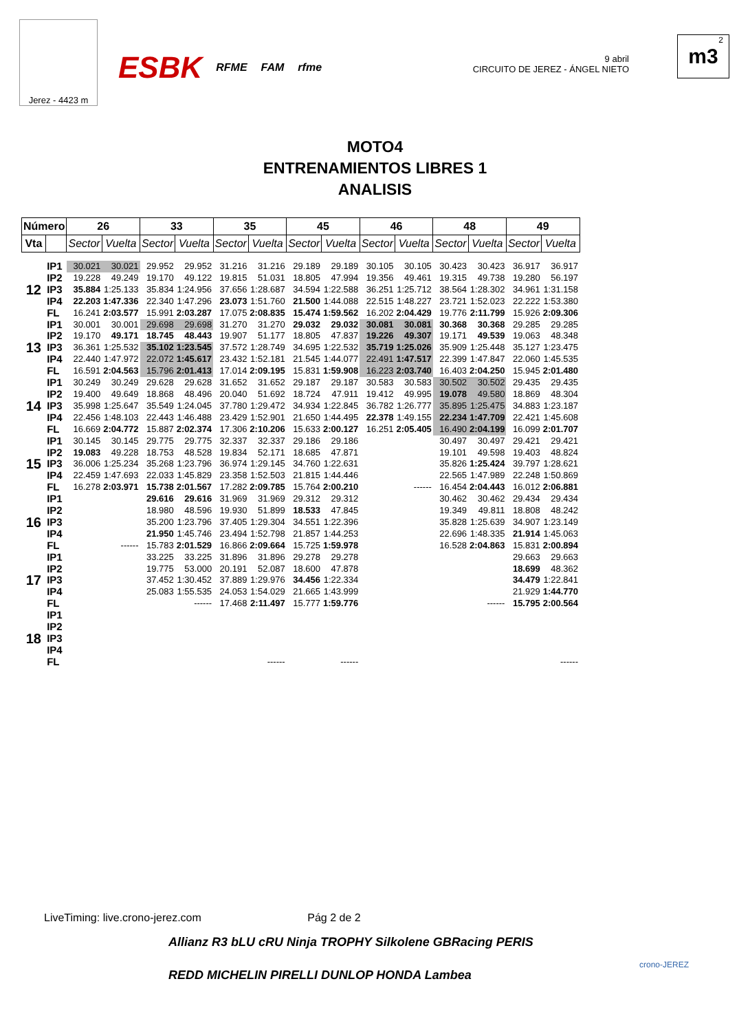Jerez - 4423 m
ESBK RFME FAM rfme
9 abril
CIRCUITO DE JEREZ - ÁNGEL NIETO
2
m3
MOTO4
ENTRENAMIENTOS LIBRES 1
ANALISIS
| Número | | 26 | | 33 | | 35 | | 45 | | 46 | | 48 | | 49 | |
| --- | --- | --- | --- | --- | --- | --- | --- | --- | --- | --- | --- | --- | --- | --- | --- |
| Vta | | Sector | Vuelta | Sector | Vuelta | Sector | Vuelta | Sector | Vuelta | Sector | Vuelta | Sector | Vuelta | Sector | Vuelta |
| 12 | IP1 | 30.021 | 30.021 | 29.952 | 29.952 | 31.216 | 31.216 | 29.189 | 29.189 | 30.105 | 30.105 | 30.423 | 30.423 | 36.917 | 36.917 |
| | IP2 | 19.228 | 49.249 | 19.170 | 49.122 | 19.815 | 51.031 | 18.805 | 47.994 | 19.356 | 49.461 | 19.315 | 49.738 | 19.280 | 56.197 |
| | IP3 | 35.884 | 1:25.133 | 35.834 | 1:24.956 | 37.656 | 1:28.687 | 34.594 | 1:22.588 | 36.251 | 1:25.712 | 38.564 | 1:28.302 | 34.961 | 1:31.158 |
| | IP4 | 22.203 | 1:47.336 | 22.340 | 1:47.296 | 23.073 | 1:51.760 | 21.500 | 1:44.088 | 22.515 | 1:48.227 | 23.721 | 1:52.023 | 22.222 | 1:53.380 |
| | FL | 16.241 | 2:03.577 | 15.991 | 2:03.287 | 17.075 | 2:08.835 | 15.474 | 1:59.562 | 16.202 | 2:04.429 | 19.776 | 2:11.799 | 15.926 | 2:09.306 |
| 13 | IP1 | 30.001 | 30.001 | 29.698 | 29.698 | 31.270 | 31.270 | 29.032 | 29.032 | 30.081 | 30.081 | 30.368 | 30.368 | 29.285 | 29.285 |
| | IP2 | 19.170 | 49.171 | 18.745 | 48.443 | 19.907 | 51.177 | 18.805 | 47.837 | 19.226 | 49.307 | 19.171 | 49.539 | 19.063 | 48.348 |
| | IP3 | 36.361 | 1:25.532 | 35.102 | 1:23.545 | 37.572 | 1:28.749 | 34.695 | 1:22.532 | 35.719 | 1:25.026 | 35.909 | 1:25.448 | 35.127 | 1:23.475 |
| | IP4 | 22.440 | 1:47.972 | 22.072 | 1:45.617 | 23.432 | 1:52.181 | 21.545 | 1:44.077 | 22.491 | 1:47.517 | 22.399 | 1:47.847 | 22.060 | 1:45.535 |
| | FL | 16.591 | 2:04.563 | 15.796 | 2:01.413 | 17.014 | 2:09.195 | 15.831 | 1:59.908 | 16.223 | 2:03.740 | 16.403 | 2:04.250 | 15.945 | 2:01.480 |
| 14 | IP1 | 30.249 | 30.249 | 29.628 | 29.628 | 31.652 | 31.652 | 29.187 | 29.187 | 30.583 | 30.583 | 30.502 | 30.502 | 29.435 | 29.435 |
| | IP2 | 19.400 | 49.649 | 18.868 | 48.496 | 20.040 | 51.692 | 18.724 | 47.911 | 19.412 | 49.995 | 19.078 | 49.580 | 18.869 | 48.304 |
| | IP3 | 35.998 | 1:25.647 | 35.549 | 1:24.045 | 37.780 | 1:29.472 | 34.934 | 1:22.845 | 36.782 | 1:26.777 | 35.895 | 1:25.475 | 34.883 | 1:23.187 |
| | IP4 | 22.456 | 1:48.103 | 22.443 | 1:46.488 | 23.429 | 1:52.901 | 21.650 | 1:44.495 | 22.378 | 1:49.155 | 22.234 | 1:47.709 | 22.421 | 1:45.608 |
| | FL | 16.669 | 2:04.772 | 15.887 | 2:02.374 | 17.306 | 2:10.206 | 15.633 | 2:00.127 | 16.251 | 2:05.405 | 16.490 | 2:04.199 | 16.099 | 2:01.707 |
| 15 | IP1 | 30.145 | 30.145 | 29.775 | 29.775 | 32.337 | 32.337 | 29.186 | 29.186 | | | 30.497 | 30.497 | 29.421 | 29.421 |
| | IP2 | 19.083 | 49.228 | 18.753 | 48.528 | 19.834 | 52.171 | 18.685 | 47.871 | | | 19.101 | 49.598 | 19.403 | 48.824 |
| | IP3 | 36.006 | 1:25.234 | 35.268 | 1:23.796 | 36.974 | 1:29.145 | 34.760 | 1:22.631 | | | 35.826 | 1:25.424 | 39.797 | 1:28.621 |
| | IP4 | 22.459 | 1:47.693 | 22.033 | 1:45.829 | 23.358 | 1:52.503 | 21.815 | 1:44.446 | | | 22.565 | 1:47.989 | 22.248 | 1:50.869 |
| | FL | 16.278 | 2:03.971 | 15.738 | 2:01.567 | 17.282 | 2:09.785 | 15.764 | 2:00.210 | | ------ | 16.454 | 2:04.443 | 16.012 | 2:06.881 |
| 16 | IP1 | | | 29.616 | 29.616 | 31.969 | 31.969 | 29.312 | 29.312 | | | 30.462 | 30.462 | 29.434 | 29.434 |
| | IP2 | | | 18.980 | 48.596 | 19.930 | 51.899 | 18.533 | 47.845 | | | 19.349 | 49.811 | 18.808 | 48.242 |
| | IP3 | | | 35.200 | 1:23.796 | 37.405 | 1:29.304 | 34.551 | 1:22.396 | | | 35.828 | 1:25.639 | 34.907 | 1:23.149 |
| | IP4 | | | 21.950 | 1:45.746 | 23.494 | 1:52.798 | 21.857 | 1:44.253 | | | 22.696 | 1:48.335 | 21.914 | 1:45.063 |
| | FL | | ------ | 15.783 | 2:01.529 | 16.866 | 2:09.664 | 15.725 | 1:59.978 | | | 16.528 | 2:04.863 | 15.831 | 2:00.894 |
| 17 | IP1 | | | 33.225 | 33.225 | 31.896 | 31.896 | 29.278 | 29.278 | | | | | 29.663 | 29.663 |
| | IP2 | | | 19.775 | 53.000 | 20.191 | 52.087 | 18.600 | 47.878 | | | | | 18.699 | 48.362 |
| | IP3 | | | 37.452 | 1:30.452 | 37.889 | 1:29.976 | 34.456 | 1:22.334 | | | | | 34.479 | 1:22.841 |
| | IP4 | | | 25.083 | 1:55.535 | 24.053 | 1:54.029 | 21.665 | 1:43.999 | | | | | 21.929 | 1:44.770 |
| | FL | | | | ------ | 17.468 | 2:11.497 | 15.777 | 1:59.776 | | | | ------ | 15.795 | 2:00.564 |
| 18 | IP1 | | | | | | | | | | | | | | |
| | IP2 | | | | | | | | | | | | | | |
| | IP3 | | | | | | | | | | | | | | |
| | IP4 | | | | | | | | | | | | | | |
| | FL | | | | | | ------ | | ------ | | | | | | ------ |
LiveTiming: live.crono-jerez.com Pág 2 de 2
Allianz R3 bLU cRU Ninja TROPHY Silkolene GBRacing PERIS
REDD MICHELIN PIRELLI DUNLOP HONDA Lambea
crono-JEREZ